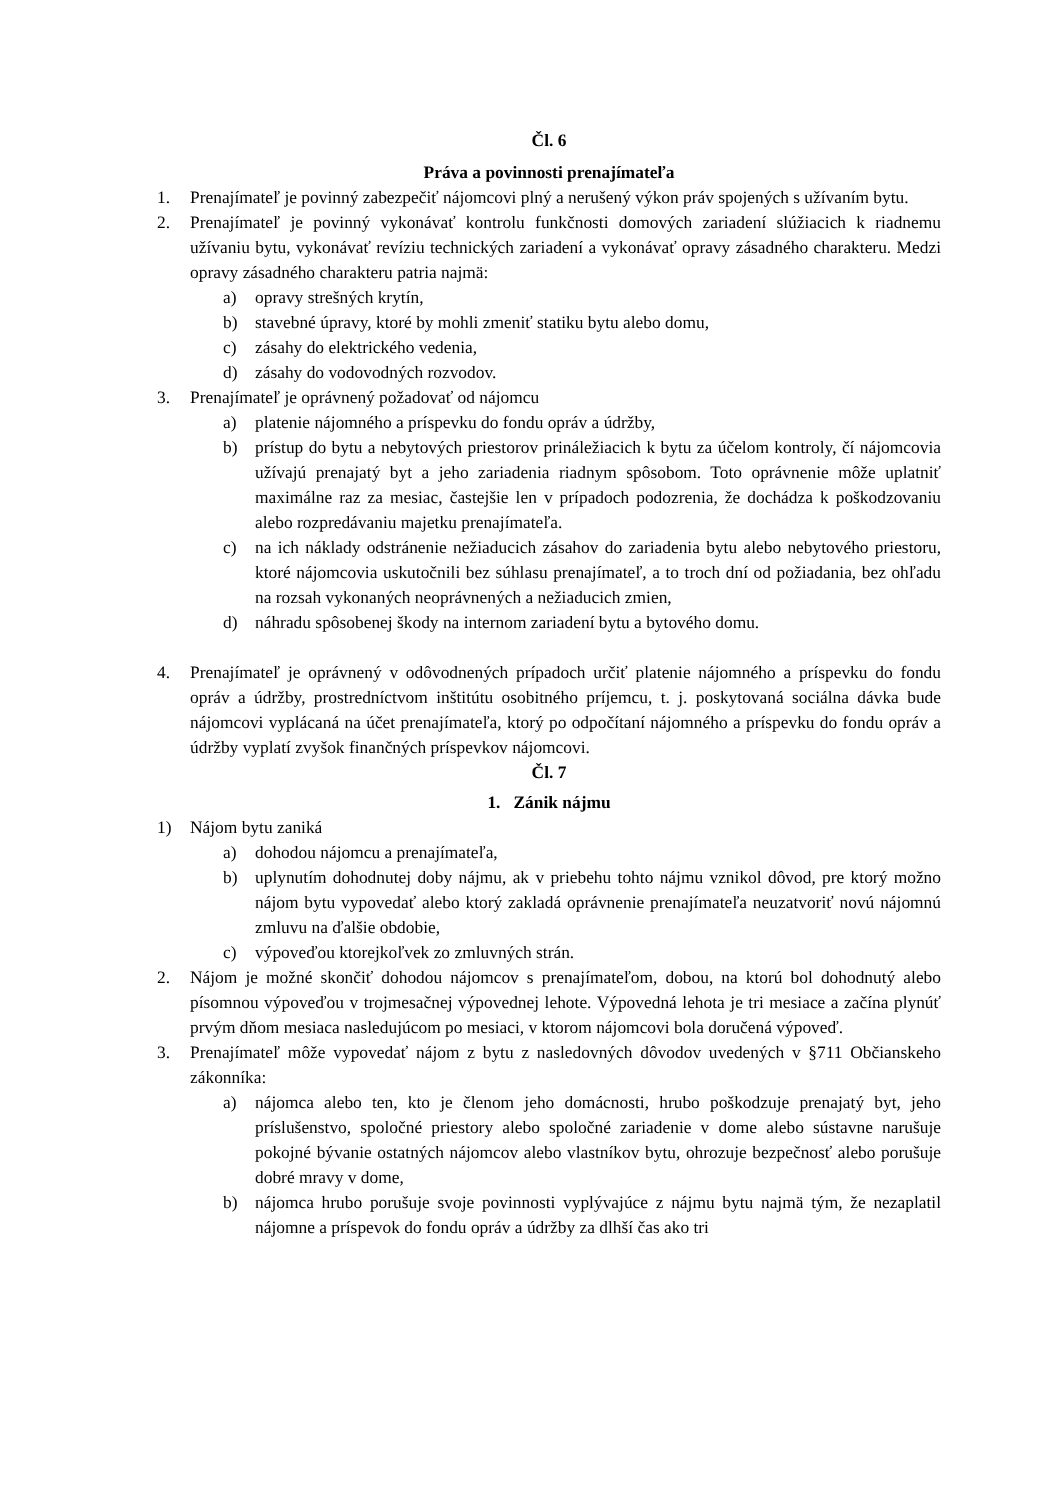Čl. 6
Práva a povinnosti prenajímateľa
1. Prenajímateľ je povinný zabezpečiť nájomcovi plný a nerušený výkon práv spojených s užívaním bytu.
2. Prenajímateľ je povinný vykonávať kontrolu funkčnosti domových zariadení slúžiacich k riadnemu užívaniu bytu, vykonávať revíziu technických zariadení a vykonávať opravy zásadného charakteru. Medzi opravy zásadného charakteru patria najmä:
a) opravy strešných krytín,
b) stavebné úpravy, ktoré by mohli zmeniť statiku bytu alebo domu,
c) zásahy do elektrického vedenia,
d) zásahy do vodovodných rozvodov.
3. Prenajímateľ je oprávnený požadovať od nájomcu
a) platenie nájomného a príspevku do fondu opráv a údržby,
b) prístup do bytu a nebytových priestorov prináležiacich k bytu za účelom kontroly, čí nájomcovia užívajú prenajatý byt a jeho zariadenia riadnym spôsobom. Toto oprávnenie môže uplatniť maximálne raz za mesiac, častejšie len v prípadoch podozrenia, že dochádza k poškodzovaniu alebo rozpredávaniu majetku prenajímateľa.
c) na ich náklady odstránenie nežiaducich zásahov do zariadenia bytu alebo nebytového priestoru, ktoré nájomcovia uskutočnili bez súhlasu prenajímateľ, a to troch dní od požiadania, bez ohľadu na rozsah vykonaných neoprávnených a nežiaducich zmien,
d) náhradu spôsobenej škody na internom zariadení bytu a bytového domu.
4. Prenajímateľ je oprávnený v odôvodnených prípadoch určiť platenie nájomného a príspevku do fondu opráv a údržby, prostredníctvom inštitútu osobitného príjemcu, t. j. poskytovaná sociálna dávka bude nájomcovi vyplácaná na účet prenajímateľa, ktorý po odpočítaní nájomného a príspevku do fondu opráv a údržby vyplatí zvyšok finančných príspevkov nájomcovi.
Čl. 7
1. Zánik nájmu
1) Nájom bytu zaniká
a) dohodou nájomcu a prenajímateľa,
b) uplynutím dohodnutej doby nájmu, ak v priebehu tohto nájmu vznikol dôvod, pre ktorý možno nájom bytu vypovedať alebo ktorý zakladá oprávnenie prenajímateľa neuzatvoriť novú nájomnú zmluvu na ďalšie obdobie,
c) výpoveďou ktorejkoľvek zo zmluvných strán.
2. Nájom je možné skončiť dohodou nájomcov s prenajímateľom, dobou, na ktorú bol dohodnutý alebo písomnou výpoveďou v trojmesačnej výpovednej lehote. Výpovedná lehota je tri mesiace a začína plynúť prvým dňom mesiaca nasledujúcom po mesiaci, v ktorom nájomcovi bola doručená výpoveď.
3. Prenajímateľ môže vypovedať nájom z bytu z nasledovných dôvodov uvedených v §711 Občianskeho zákonníka:
a) nájomca alebo ten, kto je členom jeho domácnosti, hrubo poškodzuje prenajatý byt, jeho príslušenstvo, spoločné priestory alebo spoločné zariadenie v dome alebo sústavne narušuje pokojné bývanie ostatných nájomcov alebo vlastníkov bytu, ohrozuje bezpečnosť alebo porušuje dobré mravy v dome,
b) nájomca hrubo porušuje svoje povinnosti vyplývajúce z nájmu bytu najmä tým, že nezaplatil nájomne a príspevok do fondu opráv a údržby za dlhší čas ako tri